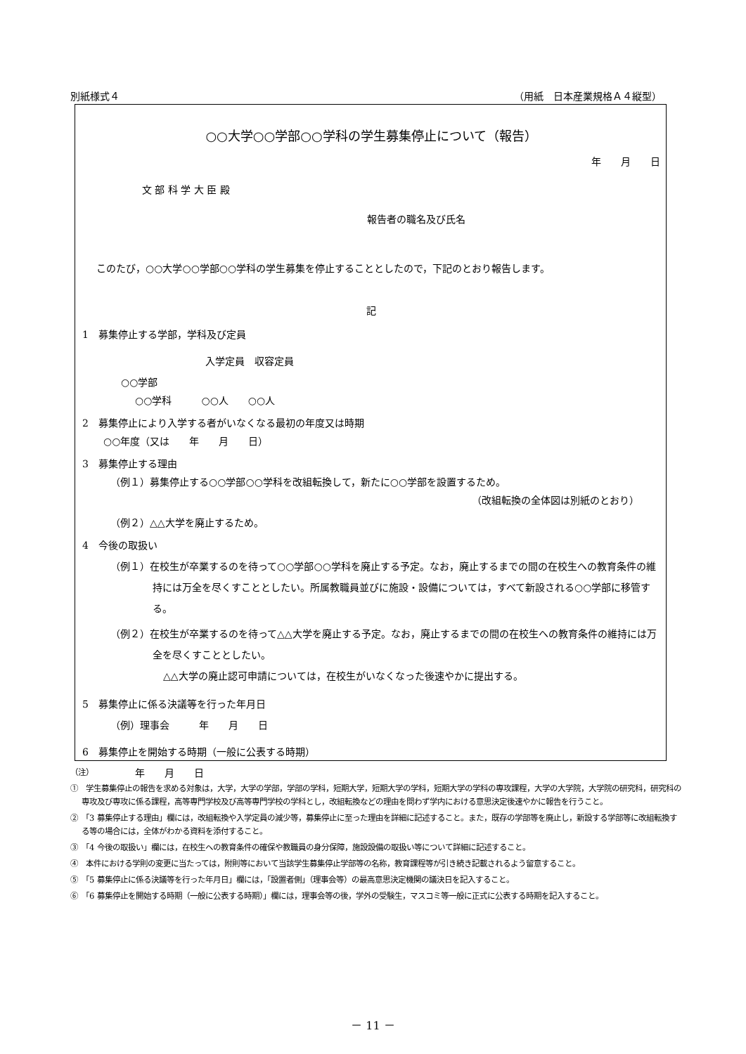別紙様式４ （用紙　日本産業規格Ａ４縦型）
○○大学○○学部○○学科の学生募集停止について（報告）
年　　月　　日
文 部 科 学 大 臣 殿
報告者の職名及び氏名
このたび，○○大学○○学部○○学科の学生募集を停止することとしたので，下記のとおり報告します。
記
1　募集停止する学部，学科及び定員
入学定員　収容定員
○○学部
○○学科　　　○○人　　○○人
2　募集停止により入学する者がいなくなる最初の年度又は時期
○○年度（又は　　年　　月　　日）
3　募集停止する理由
（例１）募集停止する○○学部○○学科を改組転換して，新たに○○学部を設置するため。
（改組転換の全体図は別紙のとおり）
（例２）△△大学を廃止するため。
4　今後の取扱い
（例１）在校生が卒業するのを待って○○学部○○学科を廃止する予定。なお，廃止するまでの間の在校生への教育条件の維持には万全を尽くすこととしたい。所属教職員並びに施設・設備については，すべて新設される○○学部に移管する。
（例２）在校生が卒業するのを待って△△大学を廃止する予定。なお，廃止するまでの間の在校生への教育条件の維持には万全を尽くすこととしたい。
△△大学の廃止認可申請については，在校生がいなくなった後速やかに提出する。
5　募集停止に係る決議等を行った年月日
（例）理事会　　　年　　月　　日
6　募集停止を開始する時期（一般に公表する時期）
年　　月　　日
（注）
①　学生募集停止の報告を求める対象は，大学，大学の学部，学部の学科，短期大学，短期大学の学科，短期大学の学科の専攻課程，大学の大学院，大学院の研究科，研究科の専攻及び専攻に係る課程，高等専門学校及び高等専門学校の学科とし，改組転換などの理由を問わず学内における意思決定後速やかに報告を行うこと。
②　「3 募集停止する理由」欄には，改組転換や入学定員の減少等，募集停止に至った理由を詳細に記述すること。また，既存の学部等を廃止し，新設する学部等に改組転換する等の場合には，全体がわかる資料を添付すること。
③　「4 今後の取扱い」欄には，在校生への教育条件の確保や教職員の身分保障，施設設備の取扱い等について詳細に記述すること。
④　本件における学則の変更に当たっては，附則等において当該学生募集停止学部等の名称，教育課程等が引き続き記載されるよう留意すること。
⑤　「5 募集停止に係る決議等を行った年月日」欄には，「設置者側」（理事会等）の最高意思決定機関の議決日を記入すること。
⑥　「6 募集停止を開始する時期（一般に公表する時期）」欄には，理事会等の後，学外の受験生，マスコミ等一般に正式に公表する時期を記入すること。
－ 11 －